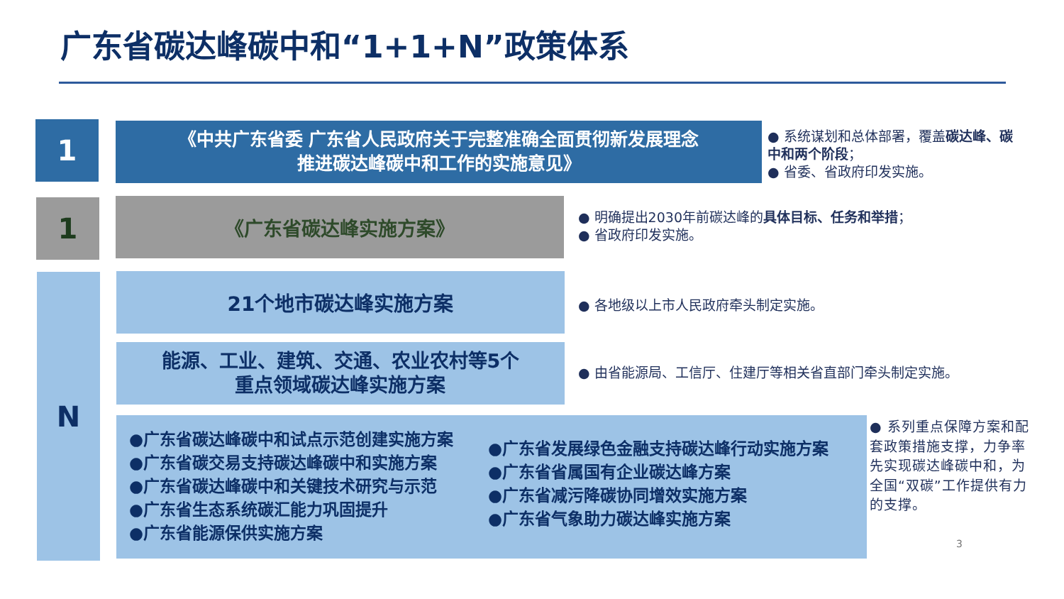广东省碳达峰碳中和“1+1+N”政策体系
1
《中共广东省委 广东省人民政府关于完整准确全面贯彻新发展理念
推进碳达峰碳中和工作的实施意见》
● 系统谋划和总体部署，覆盖碳达峰、碳中和两个阶段；
● 省委、省政府印发实施。
1 《广东省碳达峰实施方案》
● 明确提出2030年前碳达峰的具体目标、任务和举措；
● 省政府印发实施。
N 21个地市碳达峰实施方案
● 各地级以上市人民政府牵头制定实施。
能源、工业、建筑、交通、农业农村等5个
重点领域碳达峰实施方案
● 由省能源局、工信厅、住建厅等相关省直部门牵头制定实施。
●广东省碳达峰碳中和试点示范创建实施方案
●广东省碳交易支持碳达峰碳中和实施方案
●广东省碳达峰碳中和关键技术研究与示范
●广东省生态系统碳汇能力巩固提升
●广东省能源保供实施方案
●广东省发展绿色金融支持碳达峰行动实施方案
●广东省省属国有企业碳达峰方案
●广东省减污降碳协同增效实施方案
●广东省气象助力碳达峰实施方案
● 系列重点保障方案和配套政策措施支撑，力争率先实现碳达峰碳中和，为全国“双碳”工作提供有力的支撑。
3